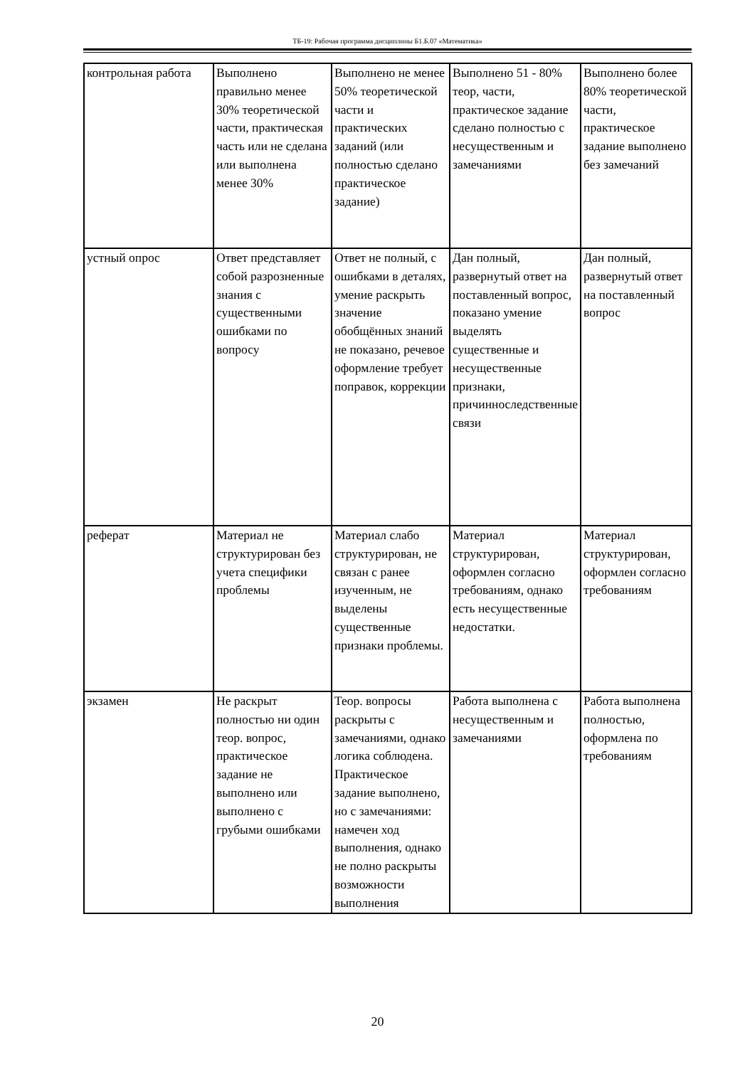ТБ-19: Рабочая программа дисциплины Б1.Б.07 «Математика»
| контрольная работа | Выполнено правильно менее 30% теоретической части, практическая часть или не сделана или выполнена менее 30% | Выполнено не менее 50% теоретической части и практических заданий (или полностью сделано практическое задание) | Выполнено 51 - 80% теор, части, практическое задание сделано полностью с несущественным и замечаниями | Выполнено более 80% теоретической части, практическое задание выполнено без замечаний |
| устный опрос | Ответ представляет собой разрозненные знания с существенными ошибками по вопросу | Ответ не полный, с ошибками в деталях, умение раскрыть значение обобщённых знаний не показано, речевое оформление требует поправок, коррекции | Дан полный, развернутый ответ на поставленный вопрос, показано умение выделять существенные и несущественные признаки, причинноследственные связи | Дан полный, развернутый ответ на поставленный вопрос |
| реферат | Материал не структурирован без учета специфики проблемы | Материал слабо структурирован, не связан с ранее изученным, не выделены существенные признаки проблемы. | Материал структурирован, оформлен согласно требованиям, однако есть несущественные недостатки. | Материал структурирован, оформлен согласно требованиям |
| экзамен | Не раскрыт полностью ни один теор. вопрос, практическое задание не выполнено или выполнено с грубыми ошибками | Теор. вопросы раскрыты с замечаниями, однако логика соблюдена. Практическое задание выполнено, но с замечаниями: намечен ход выполнения, однако не полно раскрыты возможности выполнения | Работа выполнена с несущественным и замечаниями | Работа выполнена полностью, оформлена по требованиям |
20